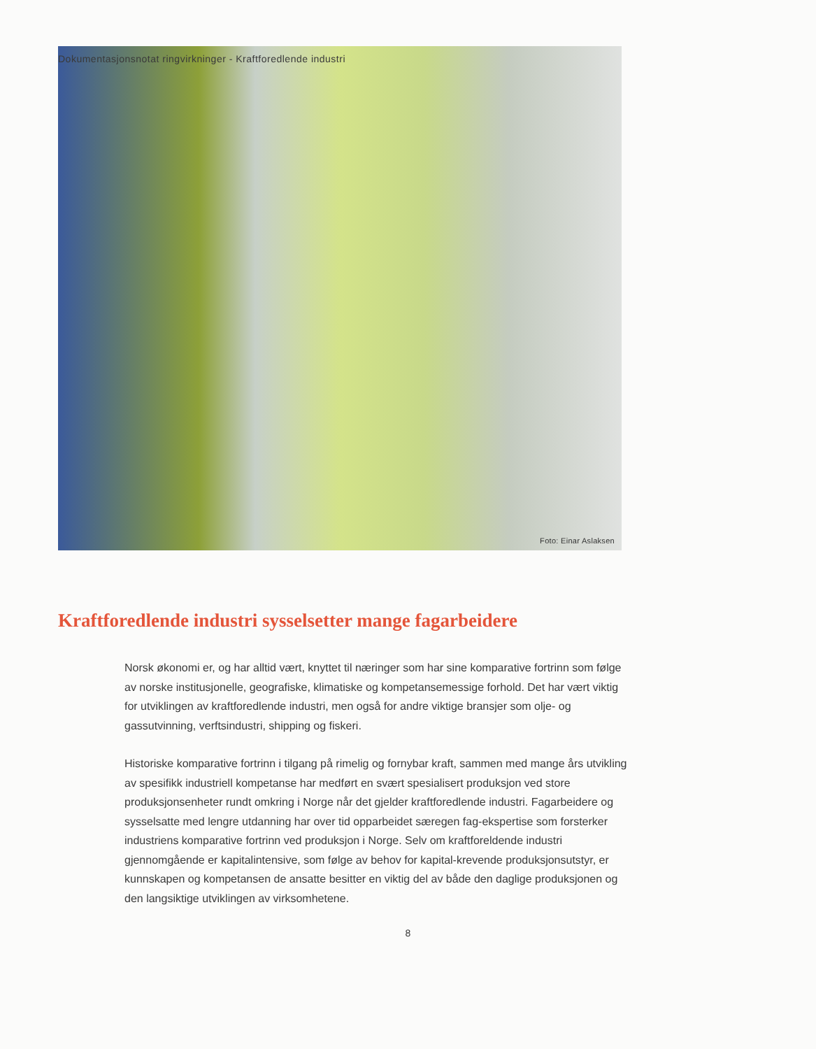Dokumentasjonsnotat ringvirkninger - Kraftforedlende industri
Foto: Einar Aslaksen
Kraftforedlende industri sysselsetter mange fagarbeidere
Norsk økonomi er, og har alltid vært, knyttet til næringer som har sine komparative fortrinn som følge av norske institusjonelle, geografiske, klimatiske og kompetansemessige forhold. Det har vært viktig for utviklingen av kraftforedlende industri, men også for andre viktige bransjer som olje- og gassutvinning, verftsindustri, shipping og fiskeri.
Historiske komparative fortrinn i tilgang på rimelig og fornybar kraft, sammen med mange års utvikling av spesifikk industriell kompetanse har medført en svært spesialisert produksjon ved store produksjonsenheter rundt omkring i Norge når det gjelder kraftforedlende industri. Fagarbeidere og sysselsatte med lengre utdanning har over tid opparbeidet særegen fag-ekspertise som forsterker industriens komparative fortrinn ved produksjon i Norge. Selv om kraftforeldende industri gjennomgående er kapitalintensive, som følge av behov for kapital-krevende produksjonsutstyr, er kunnskapen og kompetansen de ansatte besitter en viktig del av både den daglige produksjonen og den langsiktige utviklingen av virksomhetene.
8